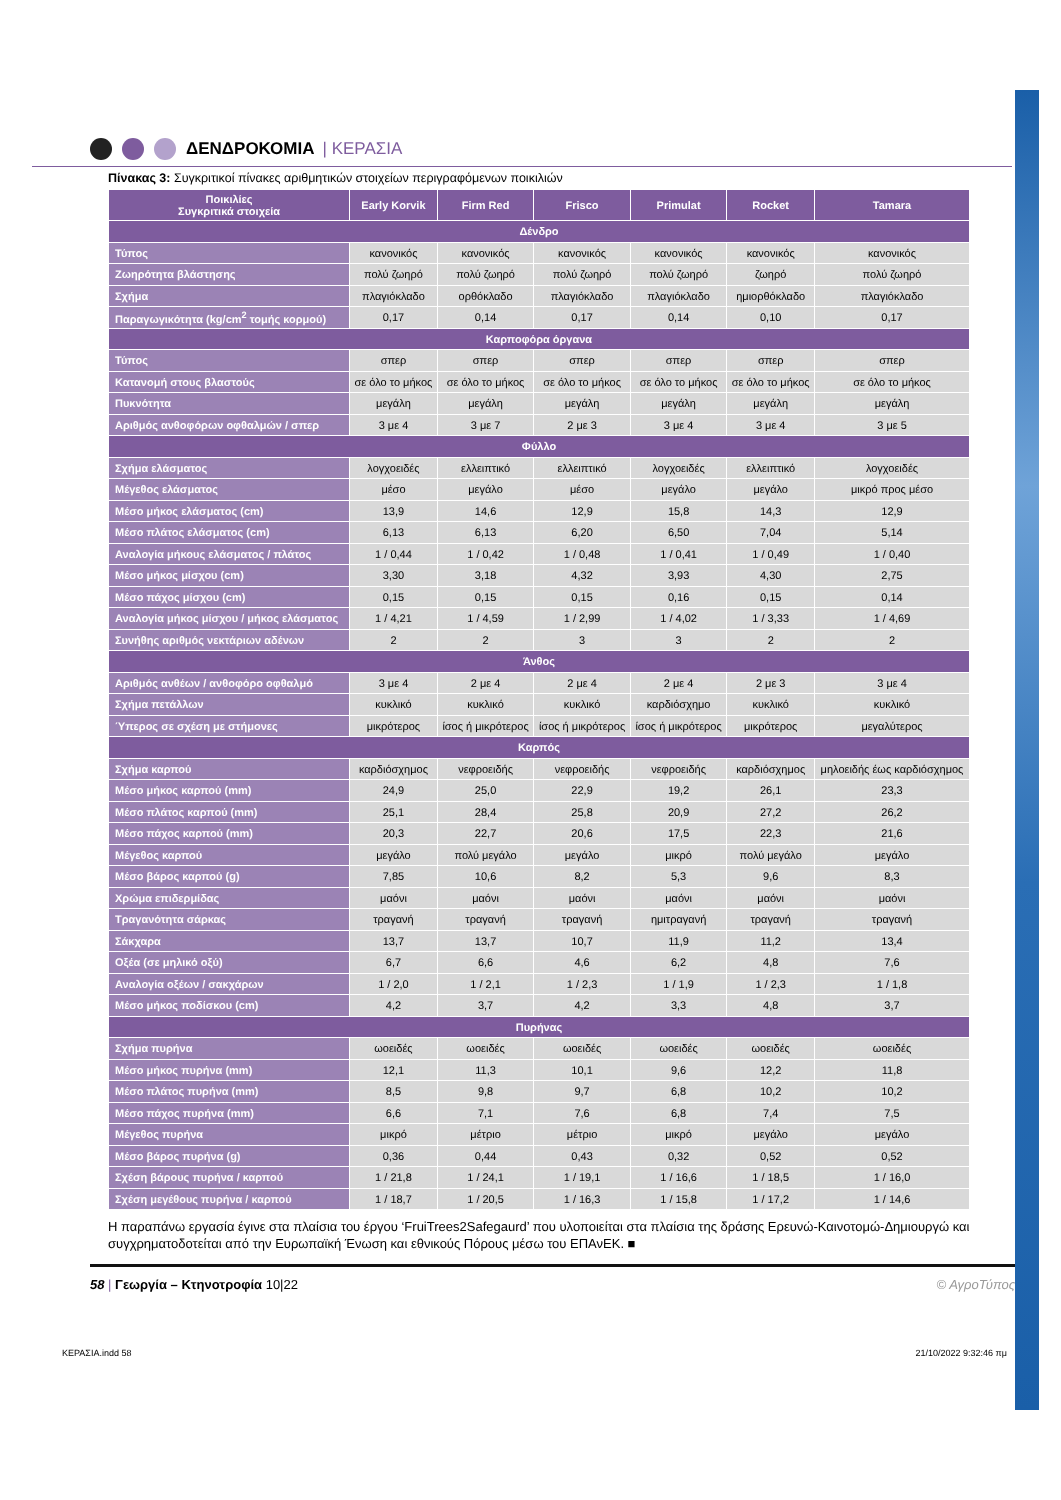ΔΕΝΔΡΟΚΟΜΙΑ | ΚΕΡΑΣΙΑ
Πίνακας 3: Συγκριτικοί πίνακες αριθμητικών στοιχείων περιγραφόμενων ποικιλιών
| Ποικιλίες Συγκριτικά στοιχεία | Early Korvik | Firm Red | Frisco | Primulat | Rocket | Tamara |
| --- | --- | --- | --- | --- | --- | --- |
| Δένδρο | | | | | | |
| Τύπος | κανονικός | κανονικός | κανονικός | κανονικός | κανονικός | κανονικός |
| Ζωηρότητα βλάστησης | πολύ ζωηρό | πολύ ζωηρό | πολύ ζωηρό | πολύ ζωηρό | ζωηρό | πολύ ζωηρό |
| Σχήμα | πλαγιόκλαδο | ορθόκλαδο | πλαγιόκλαδο | πλαγιόκλαδο | ημιορθόκλαδο | πλαγιόκλαδο |
| Παραγωγικότητα (kg/cm<sup>2</sup> τομής κορμού) | 0,17 | 0,14 | 0,17 | 0,14 | 0,10 | 0,17 |
| Καρποφόρα όργανα | | | | | | |
| Τύπος | σπερ | σπερ | σπερ | σπερ | σπερ | σπερ |
| Κατανομή στους βλαστούς | σε όλο το μήκος | σε όλο το μήκος | σε όλο το μήκος | σε όλο το μήκος | σε όλο το μήκος | σε όλο το μήκος |
| Πυκνότητα | μεγάλη | μεγάλη | μεγάλη | μεγάλη | μεγάλη | μεγάλη |
| Αριθμός ανθοφόρων οφθαλμών / σπερ | 3 με 4 | 3 με 7 | 2 με 3 | 3 με 4 | 3 με 4 | 3 με 5 |
| Φύλλο | | | | | | |
| Σχήμα ελάσματος | λογχοειδές | ελλειπτικό | ελλειπτικό | λογχοειδές | ελλειπτικό | λογχοειδές |
| Μέγεθος ελάσματος | μέσο | μεγάλο | μέσο | μεγάλο | μεγάλο | μικρό προς μέσο |
| Μέσο μήκος ελάσματος (cm) | 13,9 | 14,6 | 12,9 | 15,8 | 14,3 | 12,9 |
| Μέσο πλάτος ελάσματος (cm) | 6,13 | 6,13 | 6,20 | 6,50 | 7,04 | 5,14 |
| Αναλογία μήκους ελάσματος / πλάτος | 1 / 0,44 | 1 / 0,42 | 1 / 0,48 | 1 / 0,41 | 1 / 0,49 | 1 / 0,40 |
| Μέσο μήκος μίσχου (cm) | 3,30 | 3,18 | 4,32 | 3,93 | 4,30 | 2,75 |
| Μέσο πάχος μίσχου (cm) | 0,15 | 0,15 | 0,15 | 0,16 | 0,15 | 0,14 |
| Αναλογία μήκος μίσχου / μήκος ελάσματος | 1 / 4,21 | 1 / 4,59 | 1 / 2,99 | 1 / 4,02 | 1 / 3,33 | 1 / 4,69 |
| Συνήθης αριθμός νεκτάριων αδένων | 2 | 2 | 3 | 3 | 2 | 2 |
| Άνθος | | | | | | |
| Αριθμός ανθέων / ανθοφόρο οφθαλμό | 3 με 4 | 2 με 4 | 2 με 4 | 2 με 4 | 2 με 3 | 3 με 4 |
| Σχήμα πετάλλων | κυκλικό | κυκλικό | κυκλικό | καρδιόσχημο | κυκλικό | κυκλικό |
| Ύπερος σε σχέση με στήμονες | μικρότερος | ίσος ή μικρότερος | ίσος ή μικρότερος | ίσος ή μικρότερος | μικρότερος | μεγαλύτερος |
| Καρπός | | | | | | |
| Σχήμα καρπού | καρδιόσχημος | νεφροειδής | νεφροειδής | νεφροειδής | καρδιόσχημος | μηλοειδής έως καρδιόσχημος |
| Μέσο μήκος καρπού (mm) | 24,9 | 25,0 | 22,9 | 19,2 | 26,1 | 23,3 |
| Μέσο πλάτος καρπού (mm) | 25,1 | 28,4 | 25,8 | 20,9 | 27,2 | 26,2 |
| Μέσο πάχος καρπού (mm) | 20,3 | 22,7 | 20,6 | 17,5 | 22,3 | 21,6 |
| Μέγεθος καρπού | μεγάλο | πολύ μεγάλο | μεγάλο | μικρό | πολύ μεγάλο | μεγάλο |
| Μέσο βάρος καρπού (g) | 7,85 | 10,6 | 8,2 | 5,3 | 9,6 | 8,3 |
| Χρώμα επιδερμίδας | μαόνι | μαόνι | μαόνι | μαόνι | μαόνι | μαόνι |
| Τραγανότητα σάρκας | τραγανή | τραγανή | τραγανή | ημιτραγανή | τραγανή | τραγανή |
| Σάκχαρα | 13,7 | 13,7 | 10,7 | 11,9 | 11,2 | 13,4 |
| Οξέα (σε μηλικό οξύ) | 6,7 | 6,6 | 4,6 | 6,2 | 4,8 | 7,6 |
| Αναλογία οξέων / σακχάρων | 1 / 2,0 | 1 / 2,1 | 1 / 2,3 | 1 / 1,9 | 1 / 2,3 | 1 / 1,8 |
| Μέσο μήκος ποδίσκου (cm) | 4,2 | 3,7 | 4,2 | 3,3 | 4,8 | 3,7 |
| Πυρήνας | | | | | | |
| Σχήμα πυρήνα | ωοειδές | ωοειδές | ωοειδές | ωοειδές | ωοειδές | ωοειδές |
| Μέσο μήκος πυρήνα (mm) | 12,1 | 11,3 | 10,1 | 9,6 | 12,2 | 11,8 |
| Μέσο πλάτος πυρήνα (mm) | 8,5 | 9,8 | 9,7 | 6,8 | 10,2 | 10,2 |
| Μέσο πάχος πυρήνα (mm) | 6,6 | 7,1 | 7,6 | 6,8 | 7,4 | 7,5 |
| Μέγεθος πυρήνα | μικρό | μέτριο | μέτριο | μικρό | μεγάλο | μεγάλο |
| Μέσο βάρος πυρήνα (g) | 0,36 | 0,44 | 0,43 | 0,32 | 0,52 | 0,52 |
| Σχέση βάρους πυρήνα / καρπού | 1 / 21,8 | 1 / 24,1 | 1 / 19,1 | 1 / 16,6 | 1 / 18,5 | 1 / 16,0 |
| Σχέση μεγέθους πυρήνα / καρπού | 1 / 18,7 | 1 / 20,5 | 1 / 16,3 | 1 / 15,8 | 1 / 17,2 | 1 / 14,6 |
Η παραπάνω εργασία έγινε στα πλαίσια του έργου ‘FruiTrees2Safegaurd’ που υλοποιείται στα πλαίσια της δράσης Ερευνώ-Καινοτομώ-Δημιουργώ και συγχρηματοδοτείται από την Ευρωπαϊκή Ένωση και εθνικούς Πόρους μέσω του ΕΠΑνΕΚ. ■
58 | Γεωργία – Κτηνοτροφία 10|22 © ΑγροΤύπος
ΚΕΡΑΣΙΑ.indd 58 21/10/2022 9:32:46 πμ